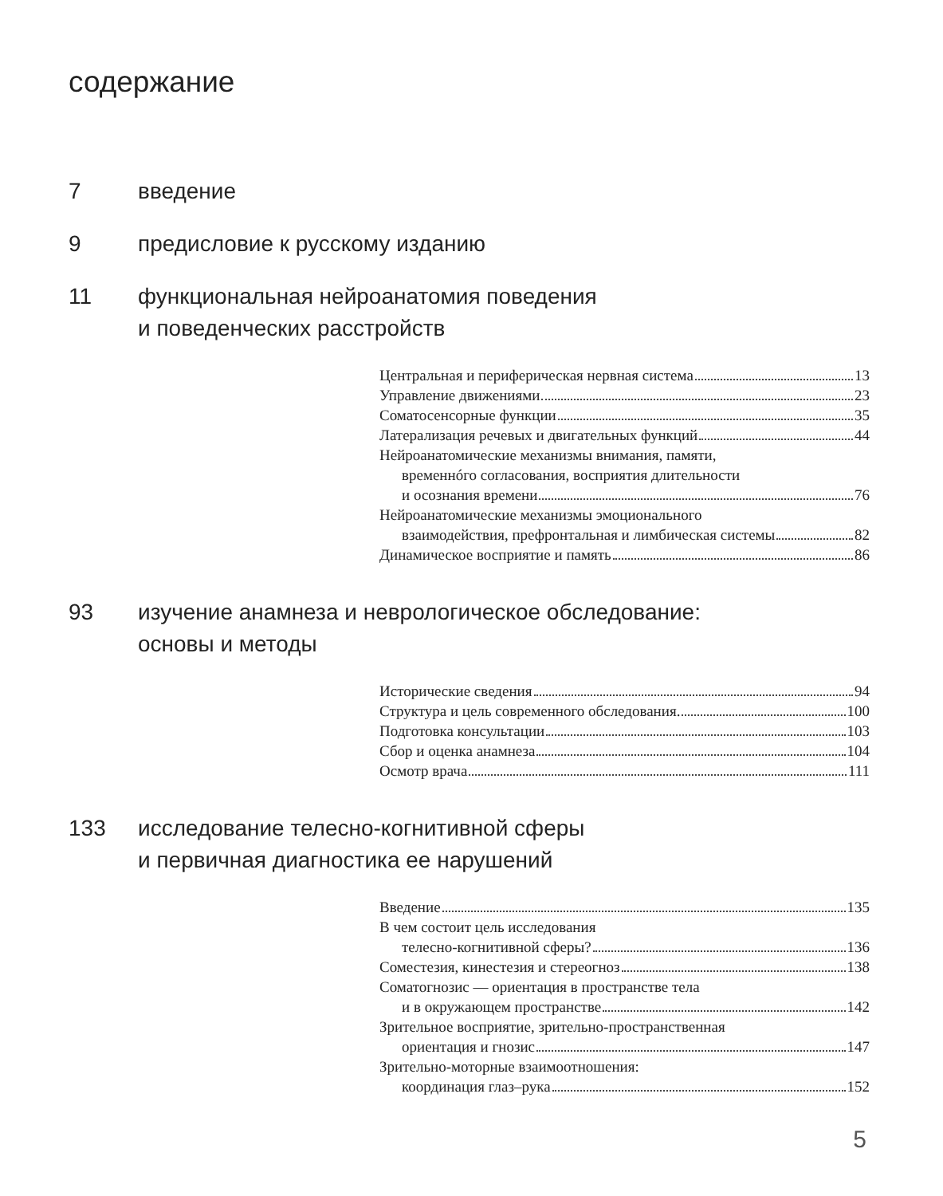содержание
7 введение
9 предисловие к русскому изданию
11 функциональная нейроанатомия поведения
и поведенческих расстройств
Центральная и периферическая нервная система 13
Управление движениями 23
Соматосенсорные функции 35
Латерализация речевых и двигательных функций 44
Нейроанатомические механизмы внимания, памяти,
временнóго согласования, восприятия длительности
и осознания времени 76
Нейроанатомические механизмы эмоционального
взаимодействия, префронтальная и лимбическая системы 82
Динамическое восприятие и память 86
93 изучение анамнеза и неврологическое обследование:
основы и методы
Исторические сведения 94
Структура и цель современного обследования. 100
Подготовка консультации 103
Сбор и оценка анамнеза 104
Осмотр врача 111
133 исследование телесно-когнитивной сферы
и первичная диагностика ее нарушений
Введение 135
В чем состоит цель исследования
телесно-когнитивной сферы? 136
Соместезия, кинестезия и стереогноз 138
Соматогнозис — ориентация в пространстве тела
и в окружающем пространстве 142
Зрительное восприятие, зрительно-пространственная
ориентация и гнозис 147
Зрительно-моторные взаимоотношения:
координация глаз–рука 152
5